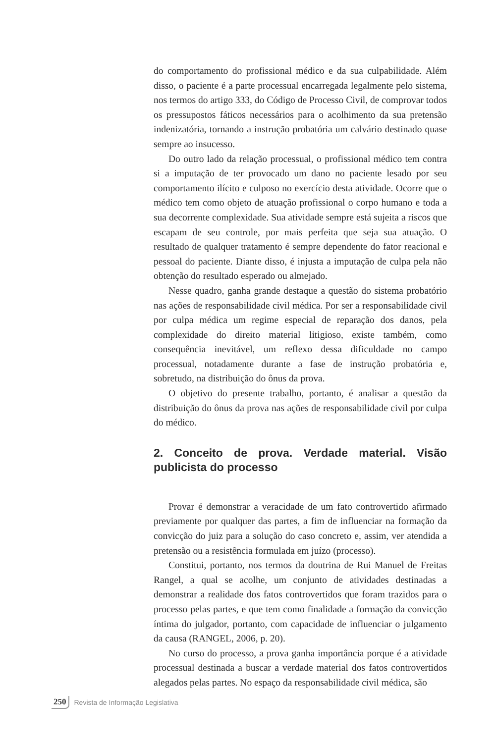do comportamento do profissional médico e da sua culpabilidade. Além disso, o paciente é a parte processual encarregada legalmente pelo sistema, nos termos do artigo 333, do Código de Processo Civil, de comprovar todos os pressupostos fáticos necessários para o acolhimento da sua pretensão indenizatória, tornando a instrução probatória um calvário destinado quase sempre ao insucesso.
Do outro lado da relação processual, o profissional médico tem contra si a imputação de ter provocado um dano no paciente lesado por seu comportamento ilícito e culposo no exercício desta atividade. Ocorre que o médico tem como objeto de atuação profissional o corpo humano e toda a sua decorrente complexidade. Sua atividade sempre está sujeita a riscos que escapam de seu controle, por mais perfeita que seja sua atuação. O resultado de qualquer tratamento é sempre dependente do fator reacional e pessoal do paciente. Diante disso, é injusta a imputação de culpa pela não obtenção do resultado esperado ou almejado.
Nesse quadro, ganha grande destaque a questão do sistema probatório nas ações de responsabilidade civil médica. Por ser a responsabilidade civil por culpa médica um regime especial de reparação dos danos, pela complexidade do direito material litigioso, existe também, como consequência inevitável, um reflexo dessa dificuldade no campo processual, notadamente durante a fase de instrução probatória e, sobretudo, na distribuição do ônus da prova.
O objetivo do presente trabalho, portanto, é analisar a questão da distribuição do ônus da prova nas ações de responsabilidade civil por culpa do médico.
2. Conceito de prova. Verdade material. Visão publicista do processo
Provar é demonstrar a veracidade de um fato controvertido afirmado previamente por qualquer das partes, a fim de influenciar na formação da convicção do juiz para a solução do caso concreto e, assim, ver atendida a pretensão ou a resistência formulada em juízo (processo).
Constitui, portanto, nos termos da doutrina de Rui Manuel de Freitas Rangel, a qual se acolhe, um conjunto de atividades destinadas a demonstrar a realidade dos fatos controvertidos que foram trazidos para o processo pelas partes, e que tem como finalidade a formação da convicção íntima do julgador, portanto, com capacidade de influenciar o julgamento da causa (RANGEL, 2006, p. 20).
No curso do processo, a prova ganha importância porque é a atividade processual destinada a buscar a verdade material dos fatos controvertidos alegados pelas partes. No espaço da responsabilidade civil médica, são
250 Revista de Informação Legislativa